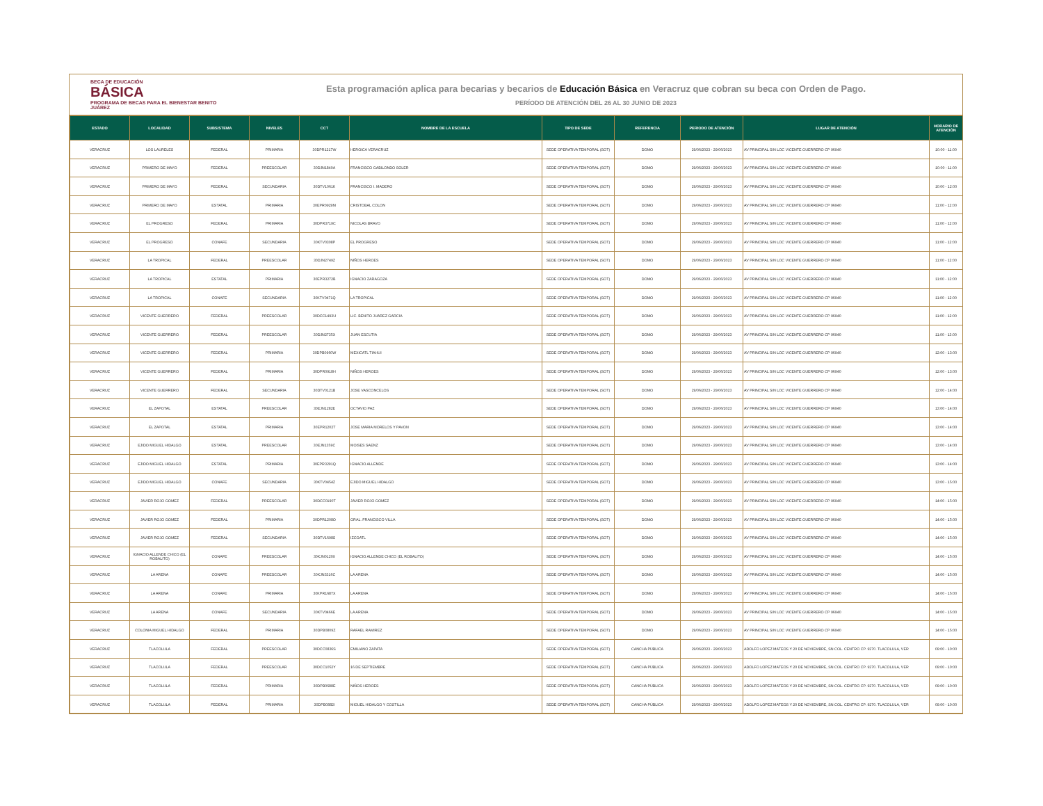BECA DE EDUCACIÓN
BÁSICA
PROGRAMA DE BECAS PARA EL BIENESTAR BENITO JUÁREZ
Esta programación aplica para becarias y becarios de Educación Básica en Veracruz que cobran su beca con Orden de Pago.
PERÍODO DE ATENCIÓN DEL 26 AL 30 JUNIO DE 2023
| ESTADO | LOCALIDAD | SUBSISTEMA | NIVELES | CCT | NOMBRE DE LA ESCUELA | TIPO DE SEDE | REFERENCIA | PERIODO DE ATENCIÓN | LUGAR DE ATENCIÓN | HORARIO DE ATENCIÓN |
| --- | --- | --- | --- | --- | --- | --- | --- | --- | --- | --- |
| VERACRUZ | LOS LAURELES | FEDERAL | PRIMARIA | 30DPR1217W | HEROICA VERACRUZ | SEDE OPERATIVA TEMPORAL (SOT) | DOMO | 29/06/2023 - 29/06/2023 | AV PRINCIPAL S/N LOC VICENTE GUERRERO CP 96940 | 10:00 - 11:00 |
| VERACRUZ | PRIMERO DE MAYO | FEDERAL | PREESCOLAR | 30DJN1840A | FRANCISCO GABILONDO SOLER | SEDE OPERATIVA TEMPORAL (SOT) | DOMO | 29/06/2023 - 29/06/2023 | AV PRINCIPAL S/N LOC VICENTE GUERRERO CP 96940 | 10:00 - 11:00 |
| VERACRUZ | PRIMERO DE MAYO | FEDERAL | SECUNDARIA | 30DTV1061K | FRANCISCO I. MADERO | SEDE OPERATIVA TEMPORAL (SOT) | DOMO | 29/06/2023 - 29/06/2023 | AV PRINCIPAL S/N LOC VICENTE GUERRERO CP 96940 | 10:00 - 12:00 |
| VERACRUZ | PRIMERO DE MAYO | ESTATAL | PRIMARIA | 30EPR0929M | CRISTOBAL COLON | SEDE OPERATIVA TEMPORAL (SOT) | DOMO | 29/06/2023 - 29/06/2023 | AV PRINCIPAL S/N LOC VICENTE GUERRERO CP 96940 | 11:00 - 12:00 |
| VERACRUZ | EL PROGRESO | FEDERAL | PRIMARIA | 30DPR3719C | NICOLAS BRAVO | SEDE OPERATIVA TEMPORAL (SOT) | DOMO | 29/06/2023 - 29/06/2023 | AV PRINCIPAL S/N LOC VICENTE GUERRERO CP 96940 | 11:00 - 12:00 |
| VERACRUZ | EL PROGRESO | CONAFE | SECUNDARIA | 30KTV0308P | EL PROGRESO | SEDE OPERATIVA TEMPORAL (SOT) | DOMO | 29/06/2023 - 29/06/2023 | AV PRINCIPAL S/N LOC VICENTE GUERRERO CP 96940 | 11:00 - 12:00 |
| VERACRUZ | LA TROPICAL | FEDERAL | PREESCOLAR | 30DJN2749Z | NIÑOS HEROES | SEDE OPERATIVA TEMPORAL (SOT) | DOMO | 29/06/2023 - 29/06/2023 | AV PRINCIPAL S/N LOC VICENTE GUERRERO CP 96940 | 11:00 - 12:00 |
| VERACRUZ | LA TROPICAL | ESTATAL | PRIMARIA | 30EPR3272B | IGNACIO ZARAGOZA | SEDE OPERATIVA TEMPORAL (SOT) | DOMO | 29/06/2023 - 29/06/2023 | AV PRINCIPAL S/N LOC VICENTE GUERRERO CP 96940 | 11:00 - 12:00 |
| VERACRUZ | LA TROPICAL | CONAFE | SECUNDARIA | 30KTV0471Q | LA TROPICAL | SEDE OPERATIVA TEMPORAL (SOT) | DOMO | 29/06/2023 - 29/06/2023 | AV PRINCIPAL S/N LOC VICENTE GUERRERO CP 96940 | 11:00 - 12:00 |
| VERACRUZ | VICENTE GUERRERO | FEDERAL | PREESCOLAR | 30DCC1493U | LIC. BENITO JUAREZ GARCIA | SEDE OPERATIVA TEMPORAL (SOT) | DOMO | 29/06/2023 - 29/06/2023 | AV PRINCIPAL S/N LOC VICENTE GUERRERO CP 96940 | 11:00 - 12:00 |
| VERACRUZ | VICENTE GUERRERO | FEDERAL | PREESCOLAR | 30DJN2735X | JUAN ESCUTIA | SEDE OPERATIVA TEMPORAL (SOT) | DOMO | 29/06/2023 - 29/06/2023 | AV PRINCIPAL S/N LOC VICENTE GUERRERO CP 96940 | 11:00 - 13:00 |
| VERACRUZ | VICENTE GUERRERO | FEDERAL | PRIMARIA | 30DPB0960W | MEXICATL TIAHUI | SEDE OPERATIVA TEMPORAL (SOT) | DOMO | 29/06/2023 - 29/06/2023 | AV PRINCIPAL S/N LOC VICENTE GUERRERO CP 96940 | 12:00 - 13:00 |
| VERACRUZ | VICENTE GUERRERO | FEDERAL | PRIMARIA | 30DPR0918H | NIÑOS HEROES | SEDE OPERATIVA TEMPORAL (SOT) | DOMO | 29/06/2023 - 29/06/2023 | AV PRINCIPAL S/N LOC VICENTE GUERRERO CP 96940 | 12:00 - 13:00 |
| VERACRUZ | VICENTE GUERRERO | FEDERAL | SECUNDARIA | 30DTV0121B | JOSE VASCONCELOS | SEDE OPERATIVA TEMPORAL (SOT) | DOMO | 29/06/2023 - 29/06/2023 | AV PRINCIPAL S/N LOC VICENTE GUERRERO CP 96940 | 12:00 - 14:00 |
| VERACRUZ | EL ZAPOTAL | ESTATAL | PREESCOLAR | 30EJN1282E | OCTAVIO PAZ | SEDE OPERATIVA TEMPORAL (SOT) | DOMO | 29/06/2023 - 29/06/2023 | AV PRINCIPAL S/N LOC VICENTE GUERRERO CP 96940 | 13:00 - 14:00 |
| VERACRUZ | EL ZAPOTAL | ESTATAL | PRIMARIA | 30EPR1202T | JOSE MARIA MORELOS Y PAVON | SEDE OPERATIVA TEMPORAL (SOT) | DOMO | 29/06/2023 - 29/06/2023 | AV PRINCIPAL S/N LOC VICENTE GUERRERO CP 96940 | 13:00 - 14:00 |
| VERACRUZ | EJIDO MIGUEL HIDALGO | ESTATAL | PREESCOLAR | 30EJN1359C | MOISES SAENZ | SEDE OPERATIVA TEMPORAL (SOT) | DOMO | 29/06/2023 - 29/06/2023 | AV PRINCIPAL S/N LOC VICENTE GUERRERO CP 96940 | 13:00 - 14:00 |
| VERACRUZ | EJIDO MIGUEL HIDALGO | ESTATAL | PRIMARIA | 30EPR3291Q | IGNACIO ALLENDE | SEDE OPERATIVA TEMPORAL (SOT) | DOMO | 29/06/2023 - 29/06/2023 | AV PRINCIPAL S/N LOC VICENTE GUERRERO CP 96940 | 13:00 - 14:00 |
| VERACRUZ | EJIDO MIGUEL HIDALGO | CONAFE | SECUNDARIA | 30KTV0454Z | EJIDO MIGUEL HIDALGO | SEDE OPERATIVA TEMPORAL (SOT) | DOMO | 29/06/2023 - 29/06/2023 | AV PRINCIPAL S/N LOC VICENTE GUERRERO CP 96940 | 13:00 - 15:00 |
| VERACRUZ | JAVIER ROJO GOMEZ | FEDERAL | PREESCOLAR | 30DCC0190T | JAVIER ROJO GOMEZ | SEDE OPERATIVA TEMPORAL (SOT) | DOMO | 29/06/2023 - 29/06/2023 | AV PRINCIPAL S/N LOC VICENTE GUERRERO CP 96940 | 14:00 - 15:00 |
| VERACRUZ | JAVIER ROJO GOMEZ | FEDERAL | PRIMARIA | 30DPR1208O | GRAL. FRANCISCO VILLA | SEDE OPERATIVA TEMPORAL (SOT) | DOMO | 29/06/2023 - 29/06/2023 | AV PRINCIPAL S/N LOC VICENTE GUERRERO CP 96940 | 14:00 - 15:00 |
| VERACRUZ | JAVIER ROJO GOMEZ | FEDERAL | SECUNDARIA | 30DTV1698S | IZCOATL | SEDE OPERATIVA TEMPORAL (SOT) | DOMO | 29/06/2023 - 29/06/2023 | AV PRINCIPAL S/N LOC VICENTE GUERRERO CP 96940 | 14:00 - 15:00 |
| VERACRUZ | IGNACIO ALLENDE CHICO (EL ROBALITO) | CONAFE | PREESCOLAR | 30KJN0120X | IGNACIO ALLENDE CHICO (EL ROBALITO) | SEDE OPERATIVA TEMPORAL (SOT) | DOMO | 29/06/2023 - 29/06/2023 | AV PRINCIPAL S/N LOC VICENTE GUERRERO CP 96940 | 14:00 - 15:00 |
| VERACRUZ | LA ARENA | CONAFE | PREESCOLAR | 30KJN3316C | LA ARENA | SEDE OPERATIVA TEMPORAL (SOT) | DOMO | 29/06/2023 - 29/06/2023 | AV PRINCIPAL S/N LOC VICENTE GUERRERO CP 96940 | 14:00 - 15:00 |
| VERACRUZ | LA ARENA | CONAFE | PRIMARIA | 30KPR1687X | LA ARENA | SEDE OPERATIVA TEMPORAL (SOT) | DOMO | 29/06/2023 - 29/06/2023 | AV PRINCIPAL S/N LOC VICENTE GUERRERO CP 96940 | 14:00 - 15:00 |
| VERACRUZ | LA ARENA | CONAFE | SECUNDARIA | 30KTV0466E | LA ARENA | SEDE OPERATIVA TEMPORAL (SOT) | DOMO | 29/06/2023 - 29/06/2023 | AV PRINCIPAL S/N LOC VICENTE GUERRERO CP 96940 | 14:00 - 15:00 |
| VERACRUZ | COLONIA MIGUEL HIDALGO | FEDERAL | PRIMARIA | 30DPB0809Z | RAFAEL RAMIREZ | SEDE OPERATIVA TEMPORAL (SOT) | DOMO | 29/06/2023 - 29/06/2023 | AV PRINCIPAL S/N LOC VICENTE GUERRERO CP 96940 | 14:00 - 15:00 |
| VERACRUZ | TLACOLULA | FEDERAL | PREESCOLAR | 30DCC0836S | EMILIANO ZAPATA | SEDE OPERATIVA TEMPORAL (SOT) | CANCHA PÚBLICA | 29/06/2023 - 29/06/2023 | ADOLFO LOPEZ MATEOS Y 20 DE NOVIEMBRE, SN COL. CENTRO CP. 9270. TLACOLULA, VER | 09:00 - 10:00 |
| VERACRUZ | TLACOLULA | FEDERAL | PREESCOLAR | 30DCC1052Y | 16 DE SEPTIEMBRE | SEDE OPERATIVA TEMPORAL (SOT) | CANCHA PÚBLICA | 29/06/2023 - 29/06/2023 | ADOLFO LOPEZ MATEOS Y 20 DE NOVIEMBRE, SN COL. CENTRO CP. 9270. TLACOLULA, VER | 09:00 - 10:00 |
| VERACRUZ | TLACOLULA | FEDERAL | PRIMARIA | 30DPB0688E | NIÑOS HEROES | SEDE OPERATIVA TEMPORAL (SOT) | CANCHA PÚBLICA | 29/06/2023 - 29/06/2023 | ADOLFO LOPEZ MATEOS Y 20 DE NOVIEMBRE, SN COL. CENTRO CP. 9270. TLACOLULA, VER | 09:00 - 10:00 |
| VERACRUZ | TLACOLULA | FEDERAL | PRIMARIA | 30DPB0882I | MIGUEL HIDALGO Y COSTILLA | SEDE OPERATIVA TEMPORAL (SOT) | CANCHA PÚBLICA | 29/06/2023 - 29/06/2023 | ADOLFO LOPEZ MATEOS Y 20 DE NOVIEMBRE, SN COL. CENTRO CP. 9270. TLACOLULA, VER | 09:00 - 10:00 |